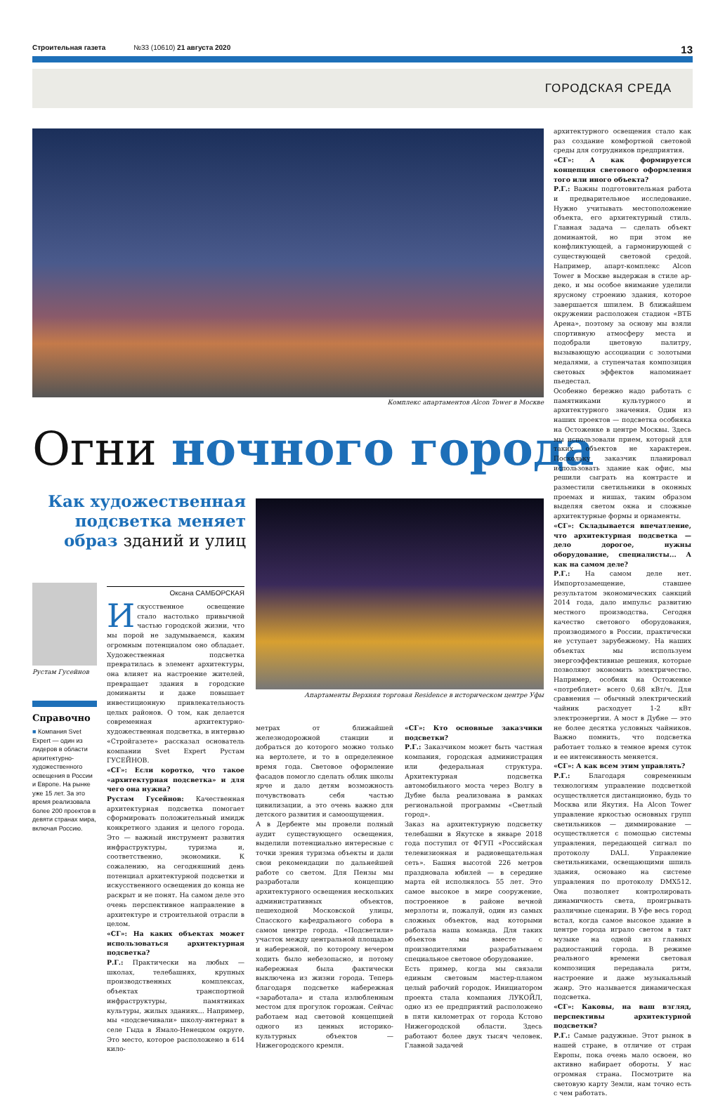Строительная газета №33 (10610) 21 августа 2020 13
ГОРОДСКАЯ СРЕДА
Комплекс апартаментов Alcon Tower в Москве
Огни ночного города
Как художественная подсветка меняет образ зданий и улиц
Апартаменты Верхняя торговая Residence в историческом центре Уфы
Рустам Гусейнов
Справочно
■ Компания Svet Expert — один из лидеров в области архитектурно-художественного освещения в России и Европе. На рынке уже 15 лет. За это время реализовала более 200 проектов в девяти странах мира, включая Россию.
Оксана САМБОРСКАЯ
Искусственное освещение стало настолько привычной частью городской жизни, что мы порой не задумываемся, каким огромным потенциалом оно обладает. Художественная подсветка превратилась в элемент архитектуры, она влияет на настроение жителей, превращает здания в городские доминанты и даже повышает инвестиционную привлекательность целых районов. О том, как делается современная архитектурно-художественная подсветка, в интервью «Стройгазете» рассказал основатель компании Svet Expert Рустам ГУСЕЙНОВ.
«СГ»: Если коротко, что такое «архитектурная подсветка» и для чего она нужна?
Рустам Гусейнов: Качественная архитектурная подсветка помогает сформировать положительный имидж конкретного здания и целого города. Это — важный инструмент развития инфраструктуры, туризма и, соответственно, экономики. К сожалению, на сегодняшний день потенциал архитектурной подсветки и искусственного освещения до конца не раскрыт и не понят. На самом деле это очень перспективное направление в архитектуре и строительной отрасли в целом.
«СГ»: На каких объектах может использоваться архитектурная подсветка?
Р.Г.: Практически на любых — школах, телебашнях, крупных производственных комплексах, объектах транспортной инфраструктуры, памятниках культуры, жилых зданиях... Например, мы «подсвечивали» школу-интернат в селе Гыда в Ямало-Ненецком округе. Это место, которое расположено в 614 кило-
метрах от ближайшей железнодорожной станции и добраться до которого можно только на вертолете, и то в определенное время года. Световое оформление фасадов помогло сделать облик школы ярче и дало детям возможность почувствовать себя частью цивилизации, а это очень важно для детского развития и самоощущения.
А в Дербенте мы провели полный аудит существующего освещения, выделили потенциально интересные с точки зрения туризма объекты и дали свои рекомендации по дальнейшей работе со светом. Для Пензы мы разработали концепцию архитектурного освещения нескольких административных объектов, пешеходной Московской улицы, Спасского кафедрального собора в самом центре города. «Подсветили» участок между центральной площадью и набережной, по которому вечером ходить было небезопасно, и потому набережная была фактически выключена из жизни города. Теперь благодаря подсветке набережная «заработала» и стала излюбленным местом для прогулок горожан. Сейчас работаем над световой концепцией одного из ценных историко-культурных объектов — Нижегородского кремля.
«СГ»: Кто основные заказчики подсветки?
Р.Г.: Заказчиком может быть частная компания, городская администрация или федеральная структура. Архитектурная подсветка автомобильного моста через Волгу в Дубне была реализована в рамках региональной программы «Светлый город».
Заказ на архитектурную подсветку телебашни в Якутске в январе 2018 года поступил от ФГУП «Российская телевизионная и радиовещательная сеть». Башня высотой 226 метров праздновала юбилей — в середине марта ей исполнялось 55 лет. Это самое высокое в мире сооружение, построенное в районе вечной мерзлоты и, пожалуй, один из самых сложных объектов, над которыми работала наша команда. Для таких объектов мы вместе с производителями разрабатываем специальное световое оборудование.
Есть пример, когда мы связали единым световым мастер-планом целый рабочий городок. Инициатором проекта стала компания ЛУКОЙЛ, одно из ее предприятий расположено в пяти километрах от города Кстово Нижегородской области. Здесь работают более двух тысяч человек. Главной задачей
архитектурного освещения стало как раз создание комфортной световой среды для сотрудников предприятия.
«СГ»: А как формируется концепция светового оформления того или иного объекта?
Р.Г.: Важны подготовительная работа и предварительное исследование. Нужно учитывать местоположение объекта, его архитектурный стиль. Главная задача — сделать объект доминантой, но при этом не конфликтующей, а гармонирующей с существующей световой средой. Например, апарт-комплекс Alcon Tower в Москве выдержан в стиле ар-деко, и мы особое внимание уделили ярусному строению здания, которое завершается шпилем. В ближайшем окружении расположен стадион «ВТБ Арена», поэтому за основу мы взяли спортивную атмосферу места и подобрали цветовую палитру, вызывающую ассоциации с золотыми медалями, а ступенчатая композиция световых эффектов напоминает пьедестал.
Особенно бережно надо работать с памятниками культурного и архитектурного значения. Один из наших проектов — подсветка особняка на Остоженке в центре Москвы. Здесь мы использовали прием, который для таких объектов не характерен. Поскольку заказчик планировал использовать здание как офис, мы решили сыграть на контрасте и разместили светильники в оконных проемах и нишах, таким образом выделяя светом окна и сложные архитектурные формы и орнаменты.
«СГ»: Складывается впечатление, что архитектурная подсветка — дело дорогое, нужны оборудование, специалисты... А как на самом деле?
Р.Г.: На самом деле нет. Импортозамещение, ставшее результатом экономических санкций 2014 года, дало импульс развитию местного производства. Сегодня качество светового оборудования, производимого в России, практически не уступает зарубежному. На наших объектах мы используем энергоэффективные решения, которые позволяют экономить электричество. Например, особняк на Остоженке «потребляет» всего 0,68 кВт/ч. Для сравнения — обычный электрический чайник расходует 1-2 кВт электроэнергии. А мост в Дубне — это не более десятка условных чайников. Важно помнить, что подсветка работает только в темное время суток и ее интенсивность меняется.
«СГ»: А как всем этим управлять?
Р.Г.: Благодаря современным технологиям управление подсветкой осуществляется дистанционно, будь то Москва или Якутия. На Alcon Tower управление яркостью основных групп светильников — диммирование — осуществляется с помощью системы управления, передающей сигнал по протоколу DALI. Управление светильниками, освещающими шпиль здания, основано на системе управления по протоколу DMX512. Она позволяет контролировать динамичность света, проигрывать различные сценарии. В Уфе весь город встал, когда самое высокое здание в центре города играло светом в такт музыке на одной из главных радиостанций города. В режиме реального времени световая композиция передавала ритм, настроение и даже музыкальный жанр. Это называется динамическая подсветка.
«СГ»: Каковы, на ваш взгляд, перспективы архитектурной подсветки?
Р.Г.: Самые радужные. Этот рынок в нашей стране, в отличие от стран Европы, пока очень мало освоен, но активно набирает обороты. У нас огромная страна. Посмотрите на световую карту Земли, нам точно есть с чем работать.